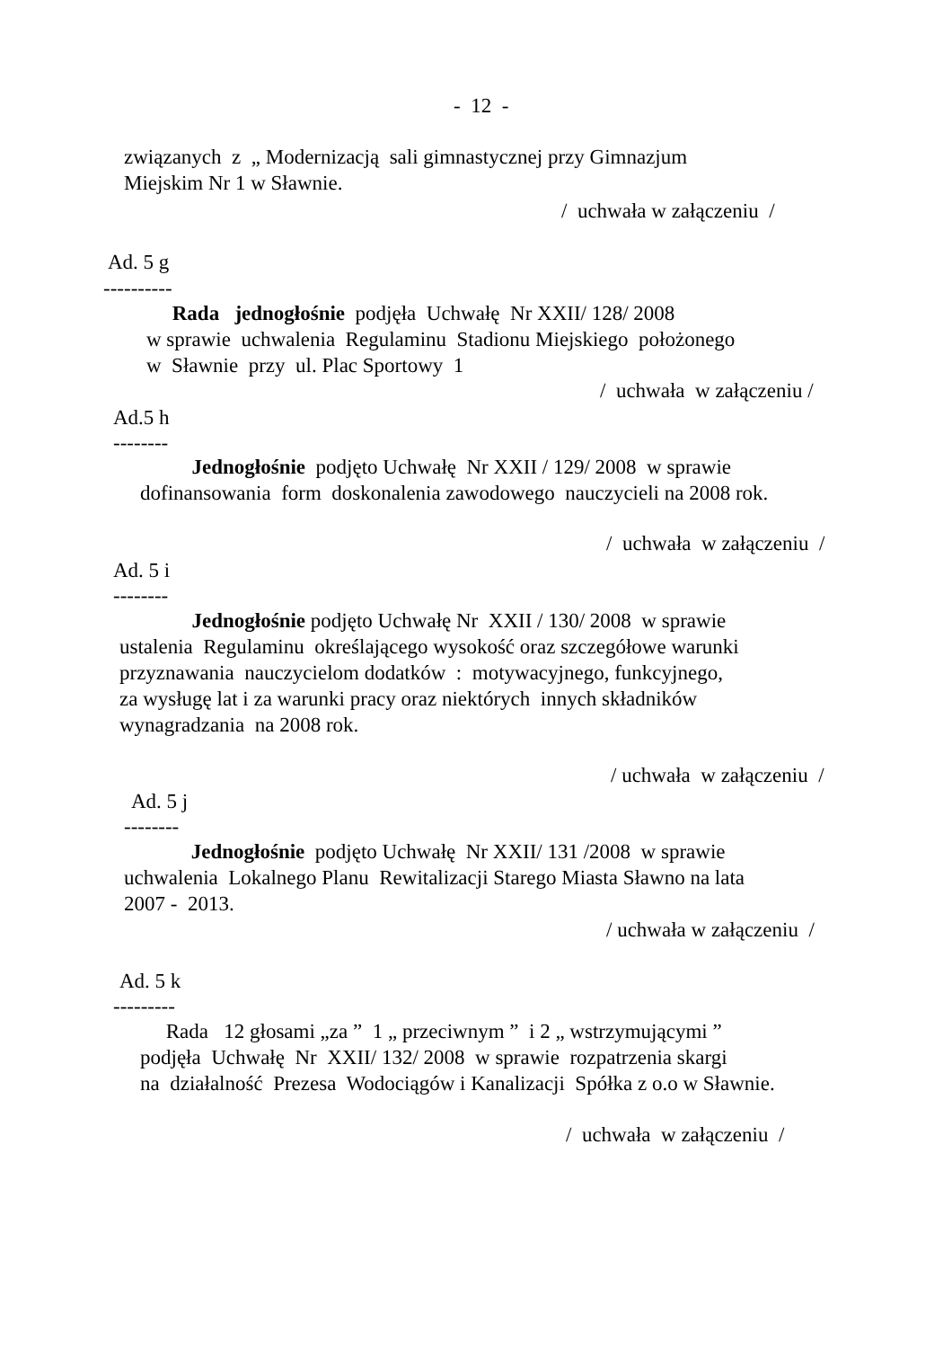- 12 -
związanych z „ Modernizacją sali gimnastycznej przy Gimnazjum
Miejskim Nr 1 w Sławnie.
/ uchwała w załączeniu /
Ad. 5 g
----------
Rada jednogłośnie podjęła Uchwałę Nr XXII/ 128/ 2008
w sprawie uchwalenia Regulaminu Stadionu Miejskiego położonego
w Sławnie przy ul. Plac Sportowy 1
/ uchwała w załączeniu /
Ad.5 h
--------
Jednogłośnie podjęto Uchwałę Nr XXII / 129/ 2008 w sprawie
dofinansowania form doskonalenia zawodowego nauczycieli na 2008 rok.
/ uchwała w załączeniu /
Ad. 5 i
--------
Jednogłośnie podjęto Uchwałę Nr XXII / 130/ 2008 w sprawie
ustalenia Regulaminu określającego wysokość oraz szczegółowe warunki
przyznawania nauczycielom dodatków : motywacyjnego, funkcyjnego,
za wysługę lat i za warunki pracy oraz niektórych innych składników
wynagradzania na 2008 rok.
/ uchwała w załączeniu /
Ad. 5 j
--------
Jednogłośnie podjęto Uchwałę Nr XXII/ 131 /2008 w sprawie
uchwalenia Lokalnego Planu Rewitalizacji Starego Miasta Sławno na lata
2007 - 2013.
/ uchwała w załączeniu /
Ad. 5 k
---------
Rada 12 głosami „za ” 1 „ przeciwnym ” i 2 „ wstrzymującymi ”
podjęła Uchwałę Nr XXII/ 132/ 2008 w sprawie rozpatrzenia skargi
na działalność Prezesa Wodociągów i Kanalizacji Spółka z o.o w Sławnie.
/ uchwała w załączeniu /